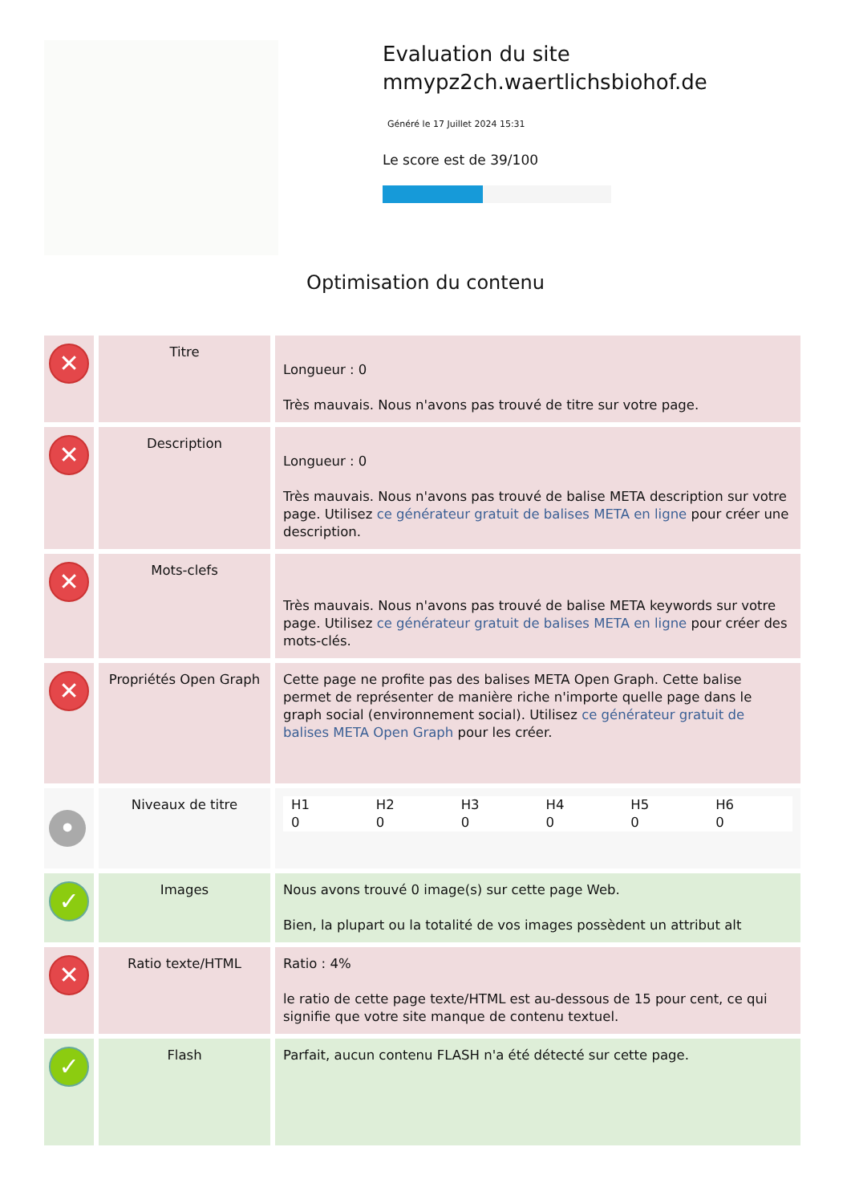Evaluation du site mmypz2ch.waertlichsbiohof.de
Généré le 17 Juillet 2024 15:31
Le score est de 39/100
Optimisation du contenu
| ✕ | Titre | Longueur : 0 Très mauvais. Nous n'avons pas trouvé de titre sur votre page. |
| ✕ | Description | Longueur : 0 Très mauvais. Nous n'avons pas trouvé de balise META description sur votre page. Utilisez ce générateur gratuit de balises META en ligne pour créer une description. |
| ✕ | Mots-clefs | Très mauvais. Nous n'avons pas trouvé de balise META keywords sur votre page. Utilisez ce générateur gratuit de balises META en ligne pour créer des mots-clés. |
| ✕ | Propriétés Open Graph | Cette page ne profite pas des balises META Open Graph. Cette balise permet de représenter de manière riche n'importe quelle page dans le graph social (environnement social). Utilisez ce générateur gratuit de balises META Open Graph pour les créer. |
| • | Niveaux de titre | / H1 0 / H2 0 / H3 0 / H4 0 / H5 0 / H6 0 / |
| ✓ | Images | Nous avons trouvé 0 image(s) sur cette page Web. Bien, la plupart ou la totalité de vos images possèdent un attribut alt |
| ✕ | Ratio texte/HTML | Ratio : 4% le ratio de cette page texte/HTML est au-dessous de 15 pour cent, ce qui signifie que votre site manque de contenu textuel. |
| ✓ | Flash | Parfait, aucun contenu FLASH n'a été détecté sur cette page. |